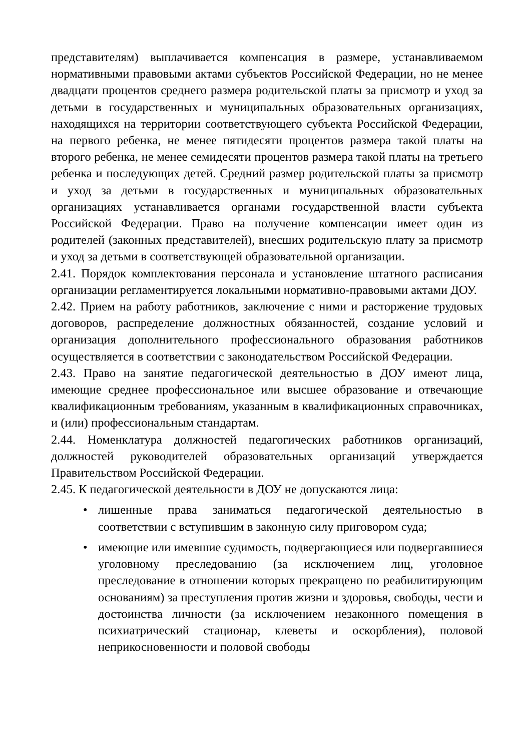представителям) выплачивается компенсация в размере, устанавливаемом нормативными правовыми актами субъектов Российской Федерации, но не менее двадцати процентов среднего размера родительской платы за присмотр и уход за детьми в государственных и муниципальных образовательных организациях, находящихся на территории соответствующего субъекта Российской Федерации, на первого ребенка, не менее пятидесяти процентов размера такой платы на второго ребенка, не менее семидесяти процентов размера такой платы на третьего ребенка и последующих детей. Средний размер родительской платы за присмотр и уход за детьми в государственных и муниципальных образовательных организациях устанавливается органами государственной власти субъекта Российской Федерации. Право на получение компенсации имеет один из родителей (законных представителей), внесших родительскую плату за присмотр и уход за детьми в соответствующей образовательной организации.
2.41. Порядок комплектования персонала и установление штатного расписания организации регламентируется локальными нормативно-правовыми актами ДОУ.
2.42. Прием на работу работников, заключение с ними и расторжение трудовых договоров, распределение должностных обязанностей, создание условий и организация дополнительного профессионального образования работников осуществляется в соответствии с законодательством Российской Федерации.
2.43. Право на занятие педагогической деятельностью в ДОУ имеют лица, имеющие среднее профессиональное или высшее образование и отвечающие квалификационным требованиям, указанным в квалификационных справочниках, и (или) профессиональным стандартам.
2.44. Номенклатура должностей педагогических работников организаций, должностей руководителей образовательных организаций утверждается Правительством Российской Федерации.
2.45. К педагогической деятельности в ДОУ не допускаются лица:
• лишенные права заниматься педагогической деятельностью в соответствии с вступившим в законную силу приговором суда;
• имеющие или имевшие судимость, подвергающиеся или подвергавшиеся уголовному преследованию (за исключением лиц, уголовное преследование в отношении которых прекращено по реабилитирующим основаниям) за преступления против жизни и здоровья, свободы, чести и достоинства личности (за исключением незаконного помещения в психиатрический стационар, клеветы и оскорбления), половой неприкосновенности и половой свободы